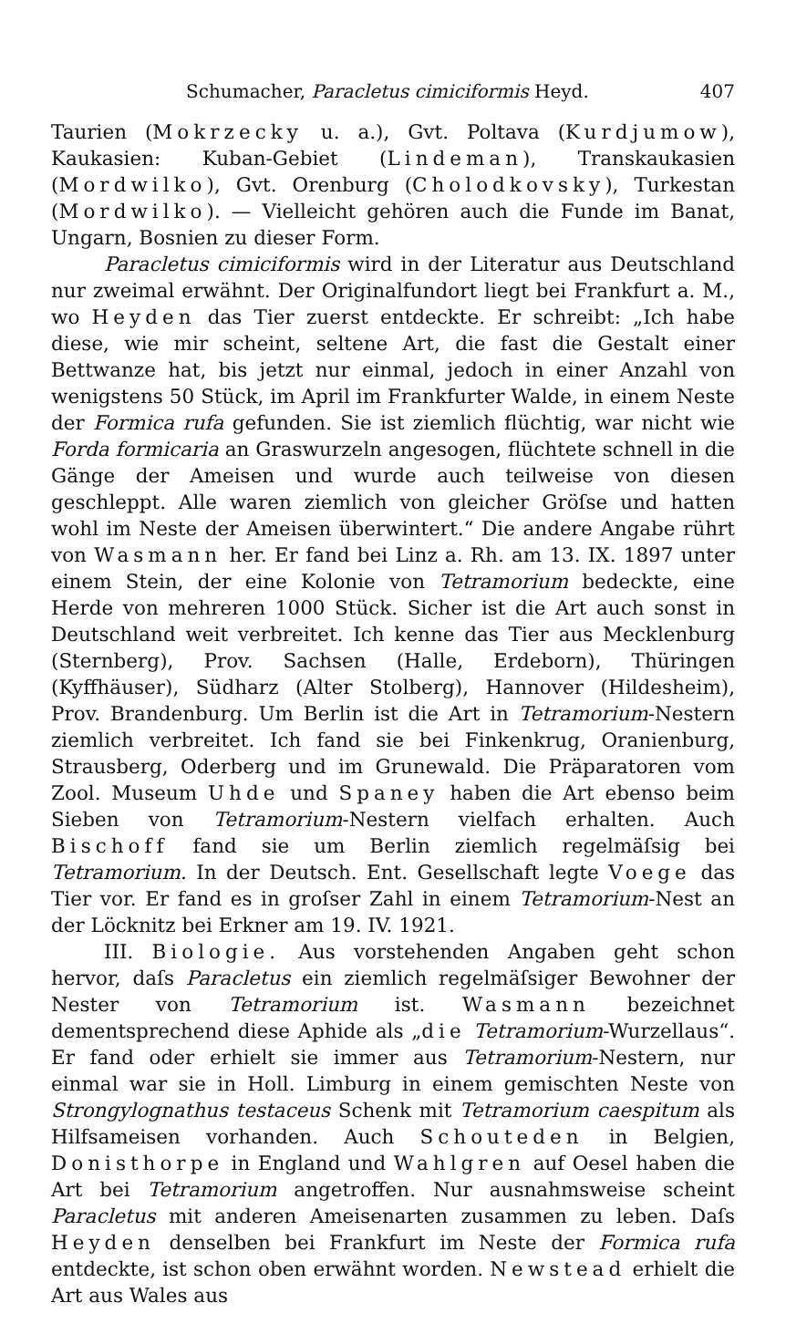Schumacher, Paracletus cimiciformis Heyd. 407
Taurien (Mokrzecky u. a.), Gvt. Poltava (Kurdjumow), Kaukasien: Kuban-Gebiet (Lindeman), Transkaukasien (Mordwilko), Gvt. Orenburg (Cholodkovsky), Turkestan (Mordwilko). — Vielleicht gehören auch die Funde im Banat, Ungarn, Bosnien zu dieser Form.
Paracletus cimiciformis wird in der Literatur aus Deutschland nur zweimal erwähnt. Der Originalfundort liegt bei Frankfurt a. M., wo Heyden das Tier zuerst entdeckte. Er schreibt: „Ich habe diese, wie mir scheint, seltene Art, die fast die Gestalt einer Bettwanze hat, bis jetzt nur einmal, jedoch in einer Anzahl von wenigstens 50 Stück, im April im Frankfurter Walde, in einem Neste der Formica rufa gefunden. Sie ist ziemlich flüchtig, war nicht wie Forda formicaria an Graswurzeln angesogen, flüchtete schnell in die Gänge der Ameisen und wurde auch teilweise von diesen geschleppt. Alle waren ziemlich von gleicher Gröſse und hatten wohl im Neste der Ameisen überwintert.“ Die andere Angabe rührt von Wasmann her. Er fand bei Linz a. Rh. am 13. IX. 1897 unter einem Stein, der eine Kolonie von Tetramorium bedeckte, eine Herde von mehreren 1000 Stück. Sicher ist die Art auch sonst in Deutschland weit verbreitet. Ich kenne das Tier aus Mecklenburg (Sternberg), Prov. Sachsen (Halle, Erdeborn), Thüringen (Kyffhäuser), Südharz (Alter Stolberg), Hannover (Hildesheim), Prov. Brandenburg. Um Berlin ist die Art in Tetramorium-Nestern ziemlich verbreitet. Ich fand sie bei Finkenkrug, Oranienburg, Strausberg, Oderberg und im Grunewald. Die Präparatoren vom Zool. Museum Uhde und Spaney haben die Art ebenso beim Sieben von Tetramorium-Nestern vielfach erhalten. Auch Bischoff fand sie um Berlin ziemlich regelmäſsig bei Tetramorium. In der Deutsch. Ent. Gesellschaft legte Voege das Tier vor. Er fand es in groſser Zahl in einem Tetramorium-Nest an der Löcknitz bei Erkner am 19. IV. 1921.
III. Biologie. Aus vorstehenden Angaben geht schon hervor, daſs Paracletus ein ziemlich regelmäſsiger Bewohner der Nester von Tetramorium ist. Wasmann bezeichnet dementsprechend diese Aphide als „die Tetramorium-Wurzellaus“. Er fand oder erhielt sie immer aus Tetramorium-Nestern, nur einmal war sie in Holl. Limburg in einem gemischten Neste von Strongylognathus testaceus Schenk mit Tetramorium caespitum als Hilfsameisen vorhanden. Auch Schouteden in Belgien, Donisthorpe in England und Wahlgren auf Oesel haben die Art bei Tetramorium angetroffen. Nur ausnahmsweise scheint Paracletus mit anderen Ameisenarten zusammen zu leben. Daſs Heyden denselben bei Frankfurt im Neste der Formica rufa entdeckte, ist schon oben erwähnt worden. Newstead erhielt die Art aus Wales aus